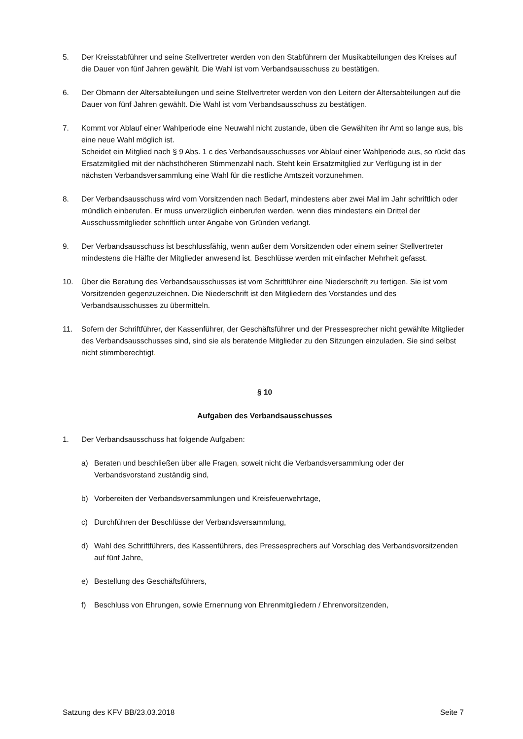5. Der Kreisstabführer und seine Stellvertreter werden von den Stabführern der Musikabteilungen des Kreises auf die Dauer von fünf Jahren gewählt. Die Wahl ist vom Verbandsausschuss zu bestätigen.
6. Der Obmann der Altersabteilungen und seine Stellvertreter werden von den Leitern der Altersabteilungen auf die Dauer von fünf Jahren gewählt. Die Wahl ist vom Verbandsausschuss zu bestätigen.
7. Kommt vor Ablauf einer Wahlperiode eine Neuwahl nicht zustande, üben die Gewählten ihr Amt so lange aus, bis eine neue Wahl möglich ist.
Scheidet ein Mitglied nach § 9 Abs. 1 c des Verbandsausschusses vor Ablauf einer Wahlperiode aus, so rückt das Ersatzmitglied mit der nächsthöheren Stimmenzahl nach. Steht kein Ersatzmitglied zur Verfügung ist in der nächsten Verbandsversammlung eine Wahl für die restliche Amtszeit vorzunehmen.
8. Der Verbandsausschuss wird vom Vorsitzenden nach Bedarf, mindestens aber zwei Mal im Jahr schriftlich oder mündlich einberufen. Er muss unverzüglich einberufen werden, wenn dies mindestens ein Drittel der Ausschussmitglieder schriftlich unter Angabe von Gründen verlangt.
9. Der Verbandsausschuss ist beschlussfähig, wenn außer dem Vorsitzenden oder einem seiner Stellvertreter mindestens die Hälfte der Mitglieder anwesend ist. Beschlüsse werden mit einfacher Mehrheit gefasst.
10. Über die Beratung des Verbandsausschusses ist vom Schriftführer eine Niederschrift zu fertigen. Sie ist vom Vorsitzenden gegenzuzeichnen. Die Niederschrift ist den Mitgliedern des Vorstandes und des Verbandsausschusses zu übermitteln.
11. Sofern der Schriftführer, der Kassenführer, der Geschäftsführer und der Pressesprecher nicht gewählte Mitglieder des Verbandsausschusses sind, sind sie als beratende Mitglieder zu den Sitzungen einzuladen. Sie sind selbst nicht stimmberechtigt.
§ 10
Aufgaben des Verbandsausschusses
1. Der Verbandsausschuss hat folgende Aufgaben:
a) Beraten und beschließen über alle Fragen, soweit nicht die Verbandsversammlung oder der Verbandsvorstand zuständig sind,
b) Vorbereiten der Verbandsversammlungen und Kreisfeuerwehrtage,
c) Durchführen der Beschlüsse der Verbandsversammlung,
d) Wahl des Schriftführers, des Kassenführers, des Pressesprechers auf Vorschlag des Verbandsvorsitzenden auf fünf Jahre,
e) Bestellung des Geschäftsführers,
f) Beschluss von Ehrungen, sowie Ernennung von Ehrenmitgliedern / Ehrenvorsitzenden,
Satzung des KFV BB/23.03.2018 Seite 7